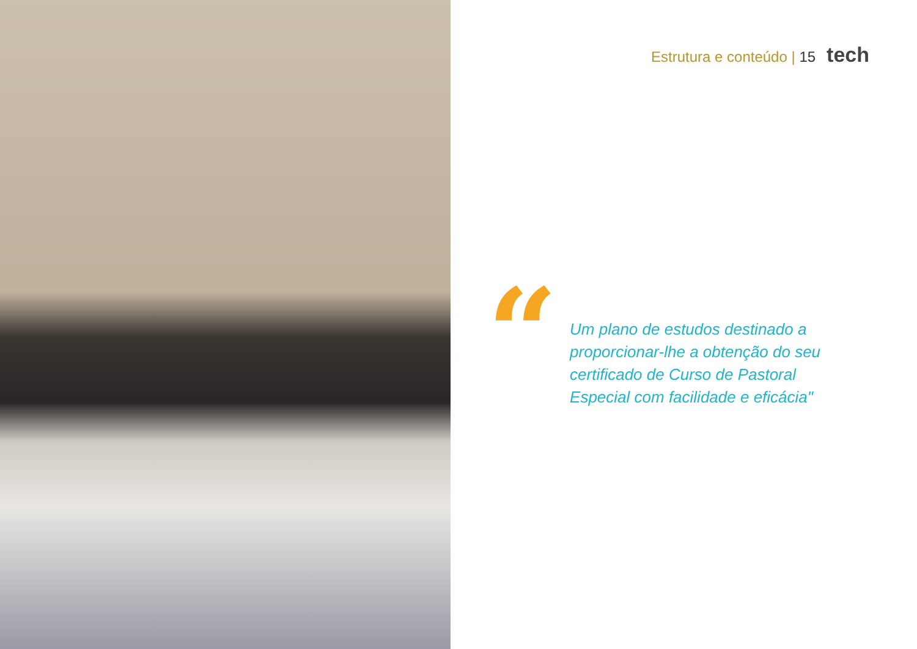Estrutura e conteúdo | 15 tech
“
Um plano de estudos destinado a proporcionar-lhe a obtenção do seu certificado de Curso de Pastoral Especial com facilidade e eficácia"